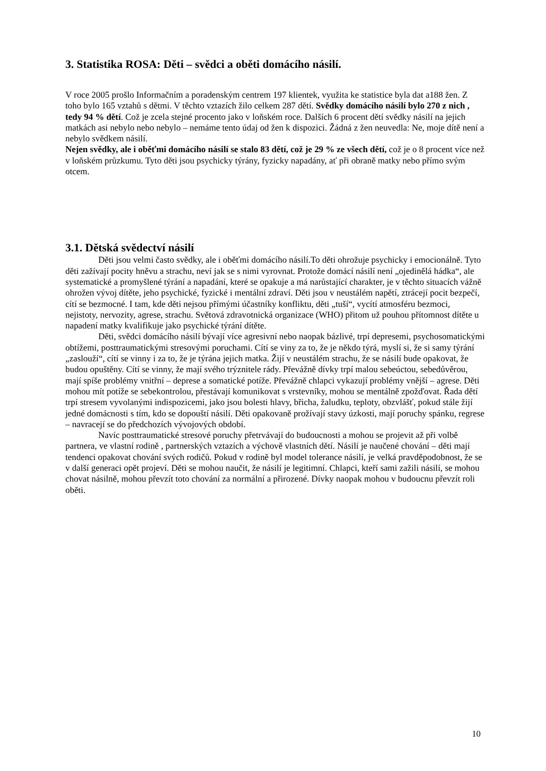3. Statistika ROSA: Děti – svědci a oběti domácího násilí.
V roce 2005 prošlo Informačním a poradenským centrem 197 klientek, využita ke statistice byla dat a188 žen. Z toho bylo 165 vztahů s dětmi. V těchto vztazích žilo celkem 287 dětí. Svědky domácího násilí bylo 270 z nich , tedy 94 % dětí. Což je zcela stejné procento jako v loňském roce. Dalších 6 procent dětí svědky násilí na jejich matkách asi nebylo nebo nebylo – nemáme tento údaj od žen k dispozici. Žádná z žen neuvedla: Ne, moje dítě není a nebylo svědkem násilí.
Nejen svědky, ale i oběťmi domácího násilí se stalo 83 dětí, což je 29 % ze všech dětí, což je o 8 procent více než v loňském průzkumu. Tyto děti jsou psychicky týrány, fyzicky napadány, ať při obraně matky nebo přímo svým otcem.
3.1. Dětská svědectví násilí
Děti jsou velmi často svědky, ale i oběťmi domácího násilí.To děti ohrožuje psychicky i emocionálně. Tyto děti zažívají pocity hněvu a strachu, neví jak se s nimi vyrovnat. Protože domácí násilí není „ojedinělá hádka“, ale systematické a promyšlené týrání a napadání, které se opakuje a má narůstající charakter, je v těchto situacích vážně ohrožen vývoj dítěte, jeho psychické, fyzické i mentální zdraví. Děti jsou v neustálém napětí, ztrácejí pocit bezpečí, cítí se bezmocné. I tam, kde děti nejsou přímými účastníky konfliktu, děti „tuší“, vycítí atmosféru bezmoci, nejistoty, nervozity, agrese, strachu. Světová zdravotnická organizace (WHO) přitom už pouhou přítomnost dítěte u napadení matky kvalifikuje jako psychické týrání dítěte.
Děti, svědci domácího násilí bývají více agresivní nebo naopak bázlivé, trpí depresemi, psychosomatickými obtížemi, posttraumatickými stresovými poruchami. Cítí se viny za to, že je někdo týrá, myslí si, že si samy týrání „zaslouží“, cítí se vinny i za to, že je týrána jejich matka. Žijí v neustálém strachu, že se násilí bude opakovat, že budou opuštěny. Cítí se vinny, že mají svého trýznitele rády. Převážně dívky trpí malou sebeúctou, sebedůvěrou, mají spíše problémy vnitřní – deprese a somatické potíže. Převážně chlapci vykazují problémy vnější – agrese. Děti mohou mít potíže se sebekontrolou, přestávají komunikovat s vrstevníky, mohou se mentálně zpožďovat. Řada dětí trpí stresem vyvolanými indispozicemi, jako jsou bolesti hlavy, břicha, žaludku, teploty, obzvlášť, pokud stále žijí jedné domácnosti s tím, kdo se dopouští násilí. Děti opakovaně prožívají stavy úzkosti, mají poruchy spánku, regrese – navracejí se do předchozích vývojových období.
Navíc posttraumatické stresové poruchy přetrvávají do budoucnosti a mohou se projevit až při volbě partnera, ve vlastní rodině , partnerských vztazích a výchově vlastních dětí. Násilí je naučené chování – děti mají tendenci opakovat chování svých rodičů. Pokud v rodině byl model tolerance násilí, je velká pravděpodobnost, že se v další generaci opět projeví. Děti se mohou naučit, že násilí je legitimní. Chlapci, kteří sami zažili násilí, se mohou chovat násilně, mohou převzít toto chování za normální a přirozené. Dívky naopak mohou v budoucnu převzít roli oběti.
10